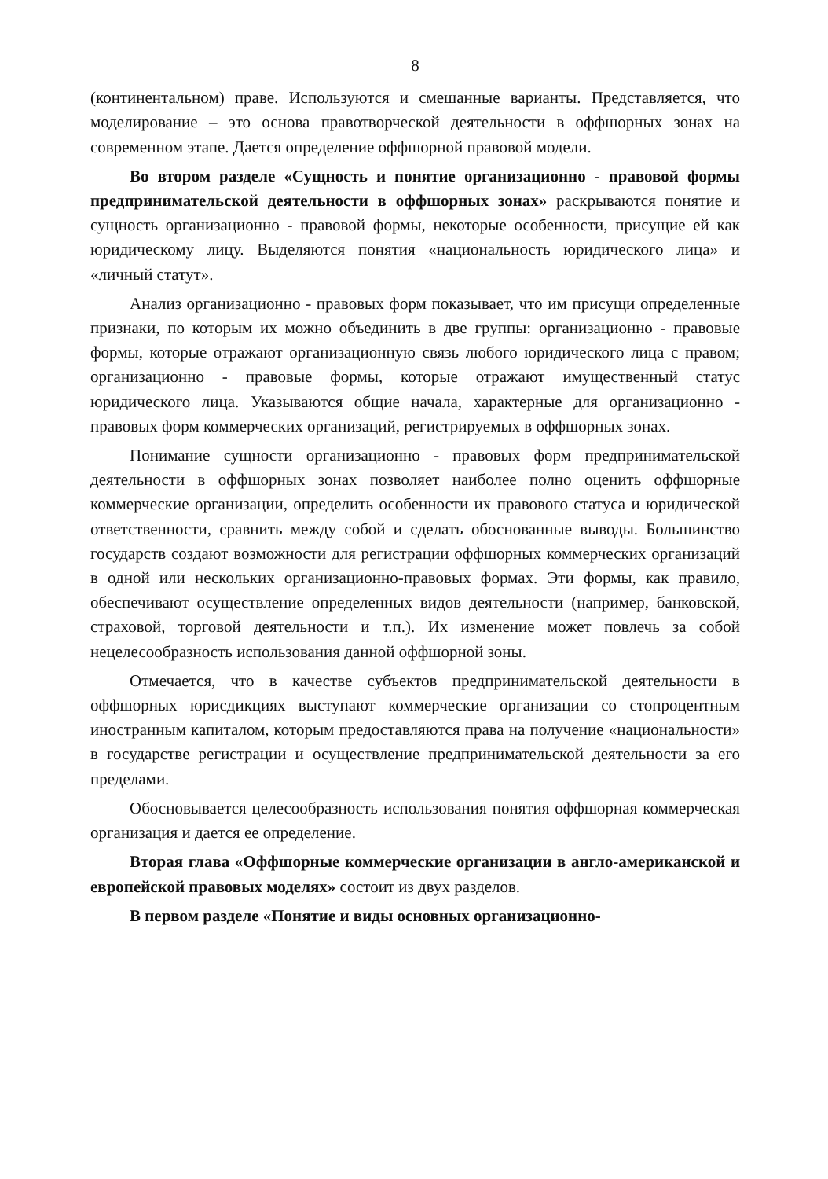8
(континентальном) праве. Используются и смешанные варианты. Представляется, что моделирование – это основа правотворческой деятельности в оффшорных зонах на современном этапе. Дается определение оффшорной правовой модели.
Во втором разделе «Сущность и понятие организационно - правовой формы предпринимательской деятельности в оффшорных зонах» раскрываются понятие и сущность организационно - правовой формы, некоторые особенности, присущие ей как юридическому лицу. Выделяются понятия «национальность юридического лица» и «личный статут».
Анализ организационно - правовых форм показывает, что им присущи определенные признаки, по которым их можно объединить в две группы: организационно - правовые формы, которые отражают организационную связь любого юридического лица с правом; организационно - правовые формы, которые отражают имущественный статус юридического лица. Указываются общие начала, характерные для организационно - правовых форм коммерческих организаций, регистрируемых в оффшорных зонах.
Понимание сущности организационно - правовых форм предпринимательской деятельности в оффшорных зонах позволяет наиболее полно оценить оффшорные коммерческие организации, определить особенности их правового статуса и юридической ответственности, сравнить между собой и сделать обоснованные выводы. Большинство государств создают возможности для регистрации оффшорных коммерческих организаций в одной или нескольких организационно-правовых формах. Эти формы, как правило, обеспечивают осуществление определенных видов деятельности (например, банковской, страховой, торговой деятельности и т.п.). Их изменение может повлечь за собой нецелесообразность использования данной оффшорной зоны.
Отмечается, что в качестве субъектов предпринимательской деятельности в оффшорных юрисдикциях выступают коммерческие организации со стопроцентным иностранным капиталом, которым предоставляются права на получение «национальности» в государстве регистрации и осуществление предпринимательской деятельности за его пределами.
Обосновывается целесообразность использования понятия оффшорная коммерческая организация и дается ее определение.
Вторая глава «Оффшорные коммерческие организации в англо-американской и европейской правовых моделях» состоит из двух разделов.
В первом разделе «Понятие и виды основных организационно-